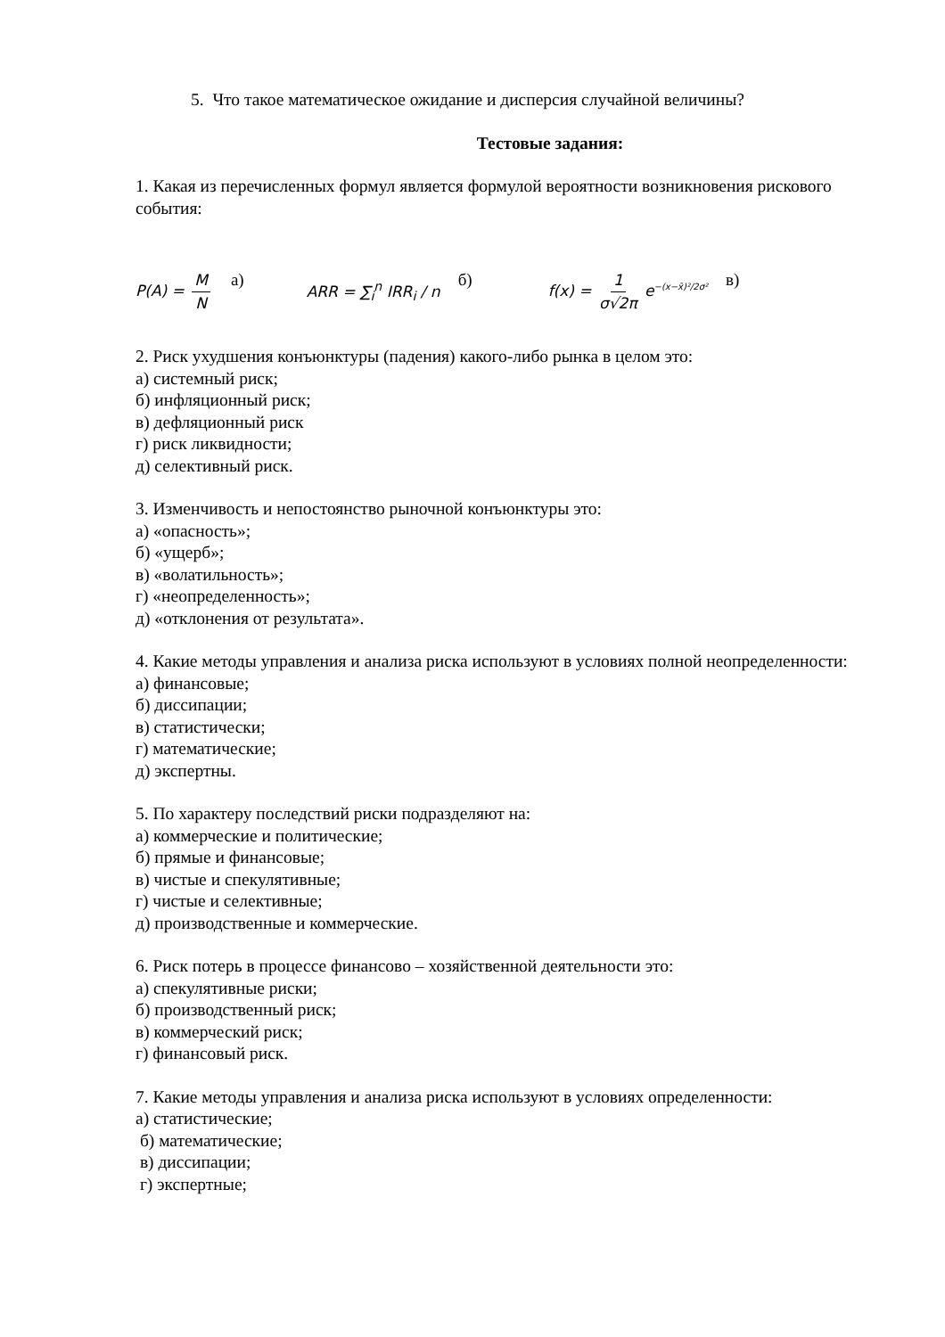5. Что такое математическое ожидание и дисперсия случайной величины?
Тестовые задания:
1. Какая из перечисленных формул является формулой вероятности возникновения рискового события:
P(A) = M N а) ARR = ∑<sub>i</sub><sup>n</sup> IRR<sub>i</sub> / n б) f(x) = 1 σ√2π e<sup>−(x−x̄)²/2σ²</sup> в)
2. Риск ухудшения конъюнктуры (падения) какого-либо рынка в целом это:
а) системный риск;
б) инфляционный риск;
в) дефляционный риск
г) риск ликвидности;
д) селективный риск.
3. Изменчивость и непостоянство рыночной конъюнктуры это:
а) «опасность»;
б) «ущерб»;
в) «волатильность»;
г) «неопределенность»;
д) «отклонения от результата».
4. Какие методы управления и анализа риска используют в условиях полной неопределенности:
а) финансовые;
б) диссипации;
в) статистически;
г) математические;
д) экспертны.
5. По характеру последствий риски подразделяют на:
а) коммерческие и политические;
б) прямые и финансовые;
в) чистые и спекулятивные;
г) чистые и селективные;
д) производственные и коммерческие.
6. Риск потерь в процессе финансово – хозяйственной деятельности это:
а) спекулятивные риски;
б) производственный риск;
в) коммерческий риск;
г) финансовый риск.
7. Какие методы управления и анализа риска используют в условиях определенности:
а) статистические;
б) математические;
в) диссипации;
г) экспертные;